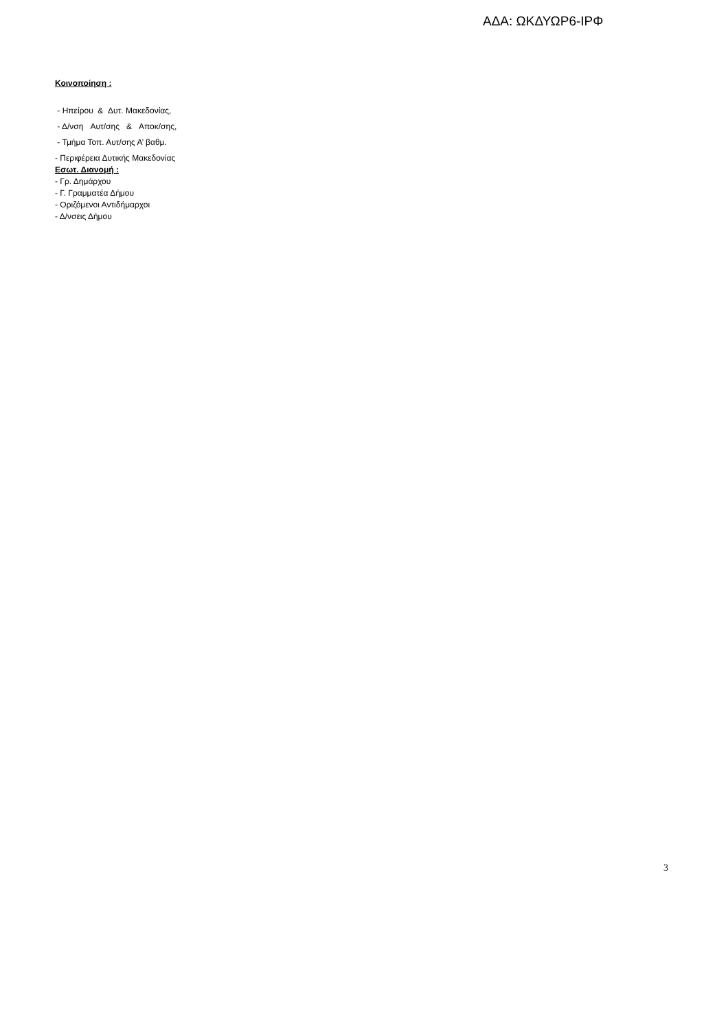ΑΔΑ: ΩΚΔΥΩΡ6-ΙΡΦ
Κοινοποίηση :
- Ηπείρου & Δυτ. Μακεδονίας,
- Δ/νση Αυτ/σης & Αποκ/σης,
- Τμήμα Τοπ. Αυτ/σης Α’ βαθμ.
- Περιφέρεια Δυτικής Μακεδονίας
Εσωτ. Διανομή :
- Γρ. Δημάρχου
- Γ. Γραμματέα Δήμου
- Οριζόμενοι Αντιδήμαρχοι
- Δ/νσεις Δήμου
3